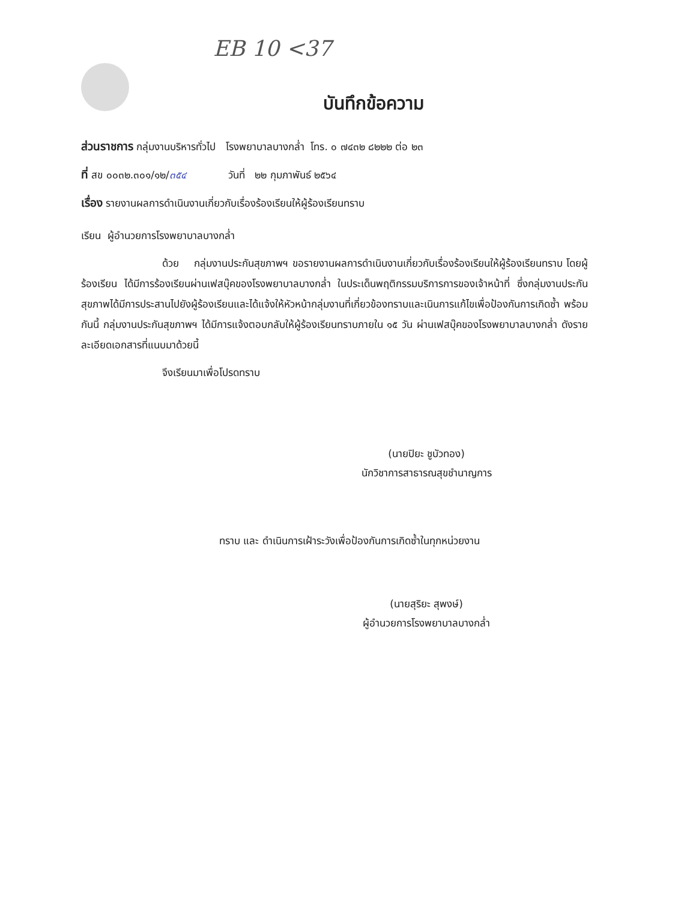EB 10 <37
บันทึกข้อความ
ส่วนราชการ กลุ่มงานบริหารทั่วไป โรงพยาบาลบางกล่ำ โทร. ๐ ๗๔๓๒ ๘๒๒๒ ต่อ ๒๓
ที่ สข ๐๐๓๒.๓๐๑/๑๒/๓๕๔ วันที่ ๒๒ กุมภาพันธ์ ๒๕๖๔
เรื่อง รายงานผลการดำเนินงานเกี่ยวกับเรื่องร้องเรียนให้ผู้ร้องเรียนทราบ
เรียน ผู้อำนวยการโรงพยาบาลบางกล่ำ
ด้วย กลุ่มงานประกันสุขภาพฯ ขอรายงานผลการดำเนินงานเกี่ยวกับเรื่องร้องเรียนให้ผู้ร้องเรียนทราบ โดยผู้ร้องเรียน ได้มีการร้องเรียนผ่านเฟสบุ๊คของโรงพยาบาลบางกล่ำ ในประเด็นพฤติกรรมบริการการของเจ้าหน้าที่ ซึ่งกลุ่มงานประกันสุขภาพได้มีการประสานไปยังผู้ร้องเรียนและได้แจ้งให้หัวหน้ากลุ่มงานที่เกี่ยวข้องทราบและเนินการแก้ไขเพื่อป้องกันการเกิดซ้ำ พร้อมกันนี้ กลุ่มงานประกันสุขภาพฯ ได้มีการแจ้งตอบกลับให้ผู้ร้องเรียนทราบภายใน ๑๕ วัน ผ่านเฟสบุ๊คของโรงพยาบาลบางกล่ำ ดังรายละเอียดเอกสารที่แนบมาด้วยนี้
จึงเรียนมาเพื่อโปรดทราบ
(นายปิยะ ชูบัวทอง)
นักวิชาการสาธารณสุขชำนาญการ
ทราบ และ ดำเนินการเฝ้าระวังเพื่อป้องกันการเกิดซ้ำในทุกหน่วยงาน
(นายสุริยะ สุพงษ์)
ผู้อำนวยการโรงพยาบาลบางกล่ำ